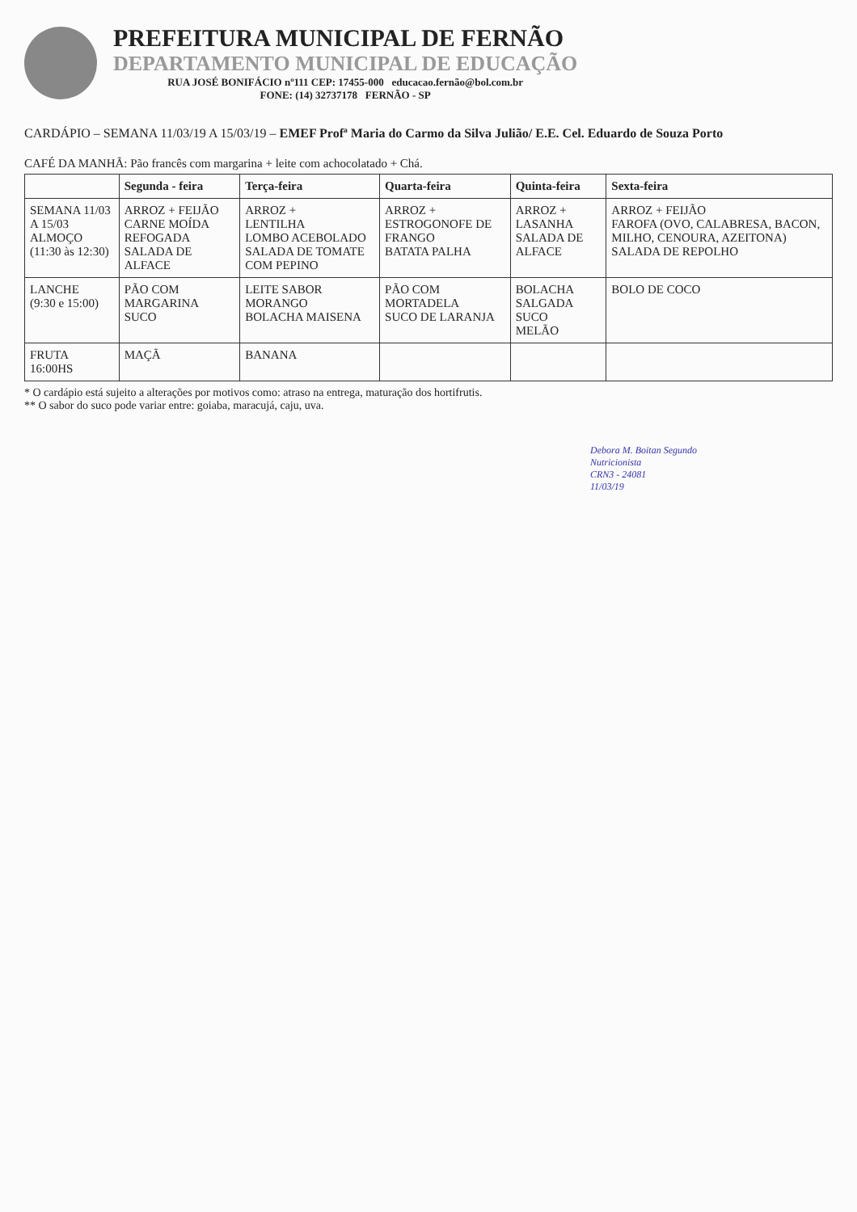PREFEITURA MUNICIPAL DE FERNÃO
DEPARTAMENTO MUNICIPAL DE EDUCAÇÃO
RUA JOSÉ BONIFÁCIO nº111 CEP: 17455-000 educacao.fernão@bol.com.br
FONE: (14) 32737178 FERNÃO - SP
CARDÁPIO – SEMANA 11/03/19 A 15/03/19 – EMEF Profª Maria do Carmo da Silva Julião/ E.E. Cel. Eduardo de Souza Porto
CAFÉ DA MANHÃ: Pão francês com margarina + leite com achocolatado + Chá.
| | Segunda - feira | Terça-feira | Quarta-feira | Quinta-feira | Sexta-feira |
| --- | --- | --- | --- | --- | --- |
| SEMANA 11/03 A 15/03 ALMOÇO (11:30 às 12:30) | ARROZ + FEIJÃO CARNE MOÍDA REFOGADA SALADA DE ALFACE | ARROZ + LENTILHA LOMBO ACEBOLADO SALADA DE TOMATE COM PEPINO | ARROZ + ESTROGONOFE DE FRANGO BATATA PALHA | ARROZ + LASANHA SALADA DE ALFACE | ARROZ + FEIJÃO FAROFA (OVO, CALABRESA, BACON, MILHO, CENOURA, AZEITONA) SALADA DE REPOLHO |
| LANCHE (9:30 e 15:00) | PÃO COM MARGARINA SUCO | LEITE SABOR MORANGO BOLACHA MAISENA | PÃO COM MORTADELA SUCO DE LARANJA | BOLACHA SALGADA SUCO MELÃO | BOLO DE COCO |
| FRUTA 16:00HS | MAÇÃ | BANANA | | | |
* O cardápio está sujeito a alterações por motivos como: atraso na entrega, maturação dos hortifrutis.
** O sabor do suco pode variar entre: goiaba, maracujá, caju, uva.
Debora M. Boitan Segundo
Nutricionista
CRN3 - 24081
11/03/19